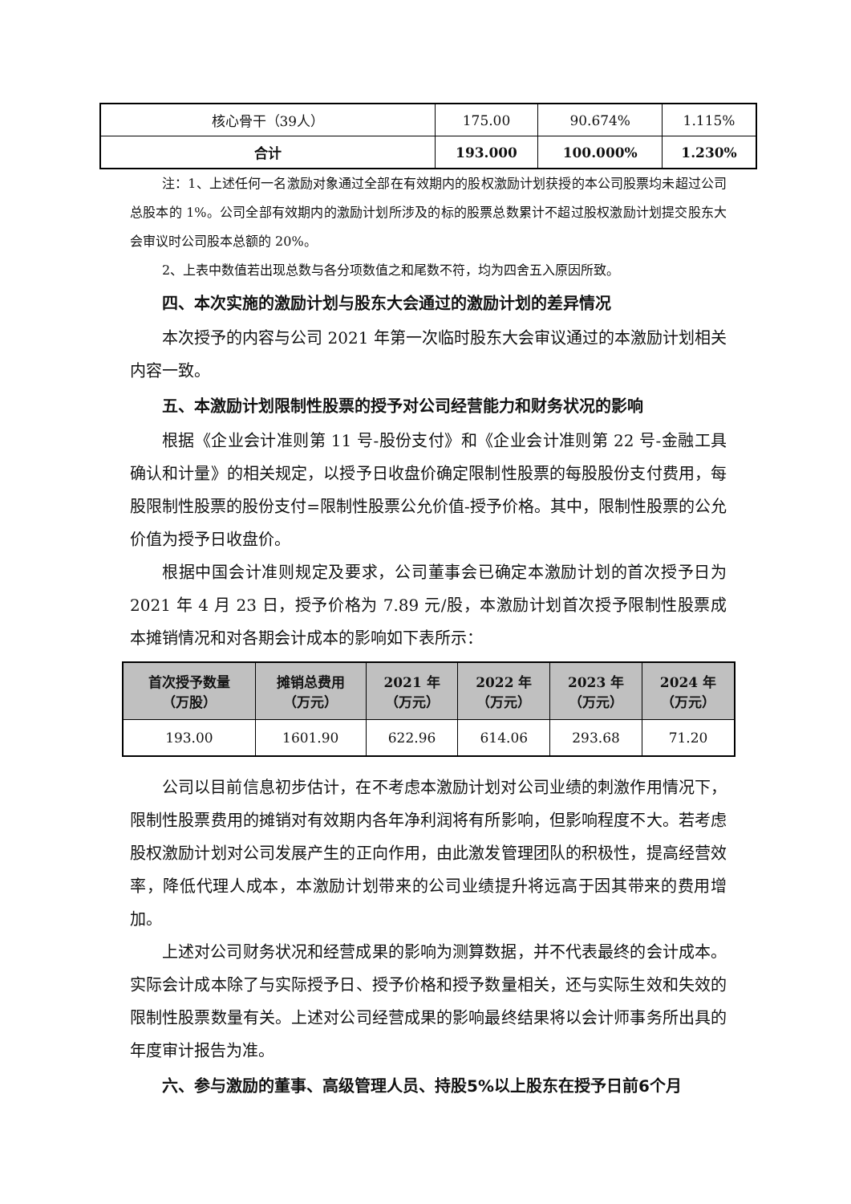| 核心骨干（39人） | 175.00 | 90.674% | 1.115% |
| 合计 | 193.000 | 100.000% | 1.230% |
注：1、上述任何一名激励对象通过全部在有效期内的股权激励计划获授的本公司股票均未超过公司总股本的 1%。公司全部有效期内的激励计划所涉及的标的股票总数累计不超过股权激励计划提交股东大会审议时公司股本总额的 20%。
2、上表中数值若出现总数与各分项数值之和尾数不符，均为四舍五入原因所致。
四、本次实施的激励计划与股东大会通过的激励计划的差异情况
本次授予的内容与公司 2021 年第一次临时股东大会审议通过的本激励计划相关内容一致。
五、本激励计划限制性股票的授予对公司经营能力和财务状况的影响
根据《企业会计准则第 11 号-股份支付》和《企业会计准则第 22 号-金融工具确认和计量》的相关规定，以授予日收盘价确定限制性股票的每股股份支付费用，每股限制性股票的股份支付=限制性股票公允价值-授予价格。其中，限制性股票的公允价值为授予日收盘价。
根据中国会计准则规定及要求，公司董事会已确定本激励计划的首次授予日为 2021 年 4 月 23 日，授予价格为 7.89 元/股，本激励计划首次授予限制性股票成本摊销情况和对各期会计成本的影响如下表所示：
| 首次授予数量 （万股） | 摊销总费用 （万元） | 2021 年 （万元） | 2022 年 （万元） | 2023 年 （万元） | 2024 年 （万元） |
| --- | --- | --- | --- | --- | --- |
| 193.00 | 1601.90 | 622.96 | 614.06 | 293.68 | 71.20 |
公司以目前信息初步估计，在不考虑本激励计划对公司业绩的刺激作用情况下，限制性股票费用的摊销对有效期内各年净利润将有所影响，但影响程度不大。若考虑股权激励计划对公司发展产生的正向作用，由此激发管理团队的积极性，提高经营效率，降低代理人成本，本激励计划带来的公司业绩提升将远高于因其带来的费用增加。
上述对公司财务状况和经营成果的影响为测算数据，并不代表最终的会计成本。实际会计成本除了与实际授予日、授予价格和授予数量相关，还与实际生效和失效的限制性股票数量有关。上述对公司经营成果的影响最终结果将以会计师事务所出具的年度审计报告为准。
六、参与激励的董事、高级管理人员、持股5%以上股东在授予日前6个月